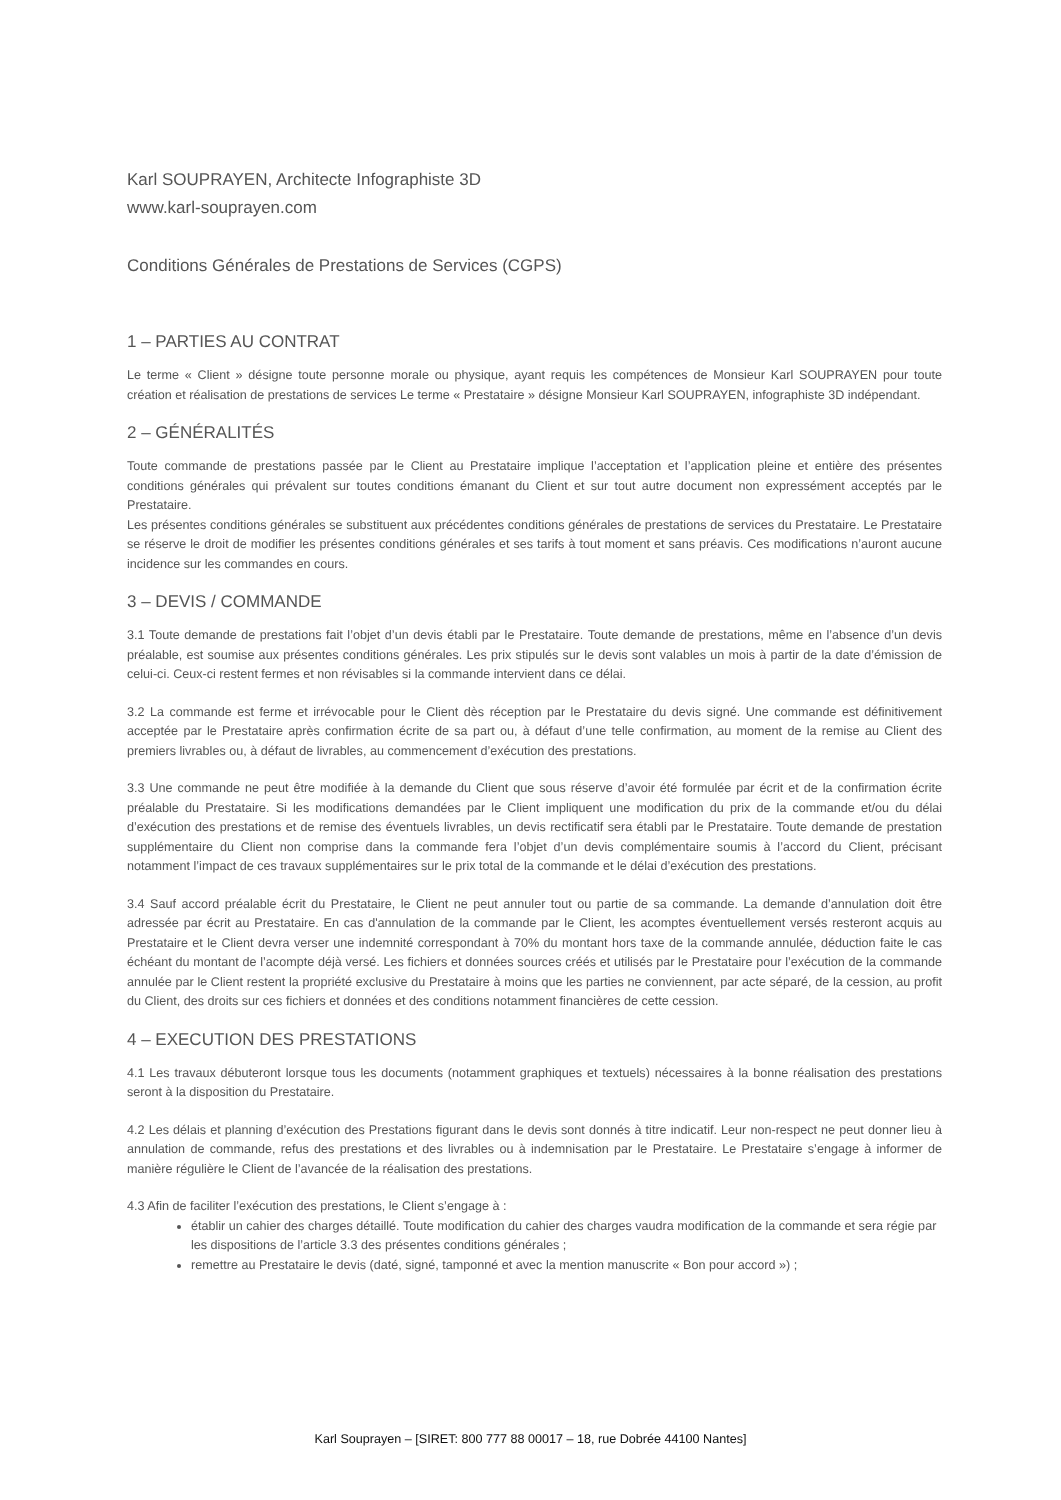Karl SOUPRAYEN, Architecte Infographiste 3D
www.karl-souprayen.com
Conditions Générales de Prestations de Services (CGPS)
1 – PARTIES AU CONTRAT
Le terme « Client » désigne toute personne morale ou physique, ayant requis les compétences de Monsieur Karl SOUPRAYEN pour toute création et réalisation de prestations de services Le terme « Prestataire » désigne Monsieur Karl SOUPRAYEN, infographiste 3D indépendant.
2 – GÉNÉRALITÉS
Toute commande de prestations passée par le Client au Prestataire implique l’acceptation et l’application pleine et entière des présentes conditions générales qui prévalent sur toutes conditions émanant du Client et sur tout autre document non expressément acceptés par le Prestataire.
Les présentes conditions générales se substituent aux précédentes conditions générales de prestations de services du Prestataire. Le Prestataire se réserve le droit de modifier les présentes conditions générales et ses tarifs à tout moment et sans préavis. Ces modifications n’auront aucune incidence sur les commandes en cours.
3 – DEVIS / COMMANDE
3.1 Toute demande de prestations fait l’objet d’un devis établi par le Prestataire. Toute demande de prestations, même en l’absence d’un devis préalable, est soumise aux présentes conditions générales. Les prix stipulés sur le devis sont valables un mois à partir de la date d’émission de celui-ci. Ceux-ci restent fermes et non révisables si la commande intervient dans ce délai.
3.2 La commande est ferme et irrévocable pour le Client dès réception par le Prestataire du devis signé. Une commande est définitivement acceptée par le Prestataire après confirmation écrite de sa part ou, à défaut d’une telle confirmation, au moment de la remise au Client des premiers livrables ou, à défaut de livrables, au commencement d’exécution des prestations.
3.3 Une commande ne peut être modifiée à la demande du Client que sous réserve d’avoir été formulée par écrit et de la confirmation écrite préalable du Prestataire. Si les modifications demandées par le Client impliquent une modification du prix de la commande et/ou du délai d’exécution des prestations et de remise des éventuels livrables, un devis rectificatif sera établi par le Prestataire. Toute demande de prestation supplémentaire du Client non comprise dans la commande fera l’objet d’un devis complémentaire soumis à l’accord du Client, précisant notamment l’impact de ces travaux supplémentaires sur le prix total de la commande et le délai d’exécution des prestations.
3.4 Sauf accord préalable écrit du Prestataire, le Client ne peut annuler tout ou partie de sa commande. La demande d’annulation doit être adressée par écrit au Prestataire. En cas d'annulation de la commande par le Client, les acomptes éventuellement versés resteront acquis au Prestataire et le Client devra verser une indemnité correspondant à 70% du montant hors taxe de la commande annulée, déduction faite le cas échéant du montant de l’acompte déjà versé. Les fichiers et données sources créés et utilisés par le Prestataire pour l’exécution de la commande annulée par le Client restent la propriété exclusive du Prestataire à moins que les parties ne conviennent, par acte séparé, de la cession, au profit du Client, des droits sur ces fichiers et données et des conditions notamment financières de cette cession.
4 – EXECUTION DES PRESTATIONS
4.1 Les travaux débuteront lorsque tous les documents (notamment graphiques et textuels) nécessaires à la bonne réalisation des prestations seront à la disposition du Prestataire.
4.2 Les délais et planning d’exécution des Prestations figurant dans le devis sont donnés à titre indicatif. Leur non-respect ne peut donner lieu à annulation de commande, refus des prestations et des livrables ou à indemnisation par le Prestataire. Le Prestataire s’engage à informer de manière régulière le Client de l’avancée de la réalisation des prestations.
4.3 Afin de faciliter l’exécution des prestations, le Client s’engage à :
établir un cahier des charges détaillé. Toute modification du cahier des charges vaudra modification de la commande et sera régie par les dispositions de l’article 3.3 des présentes conditions générales ;
remettre au Prestataire le devis (daté, signé, tamponné et avec la mention manuscrite « Bon pour accord ») ;
Karl Souprayen – [SIRET: 800 777 88 00017 – 18, rue Dobrée 44100 Nantes]